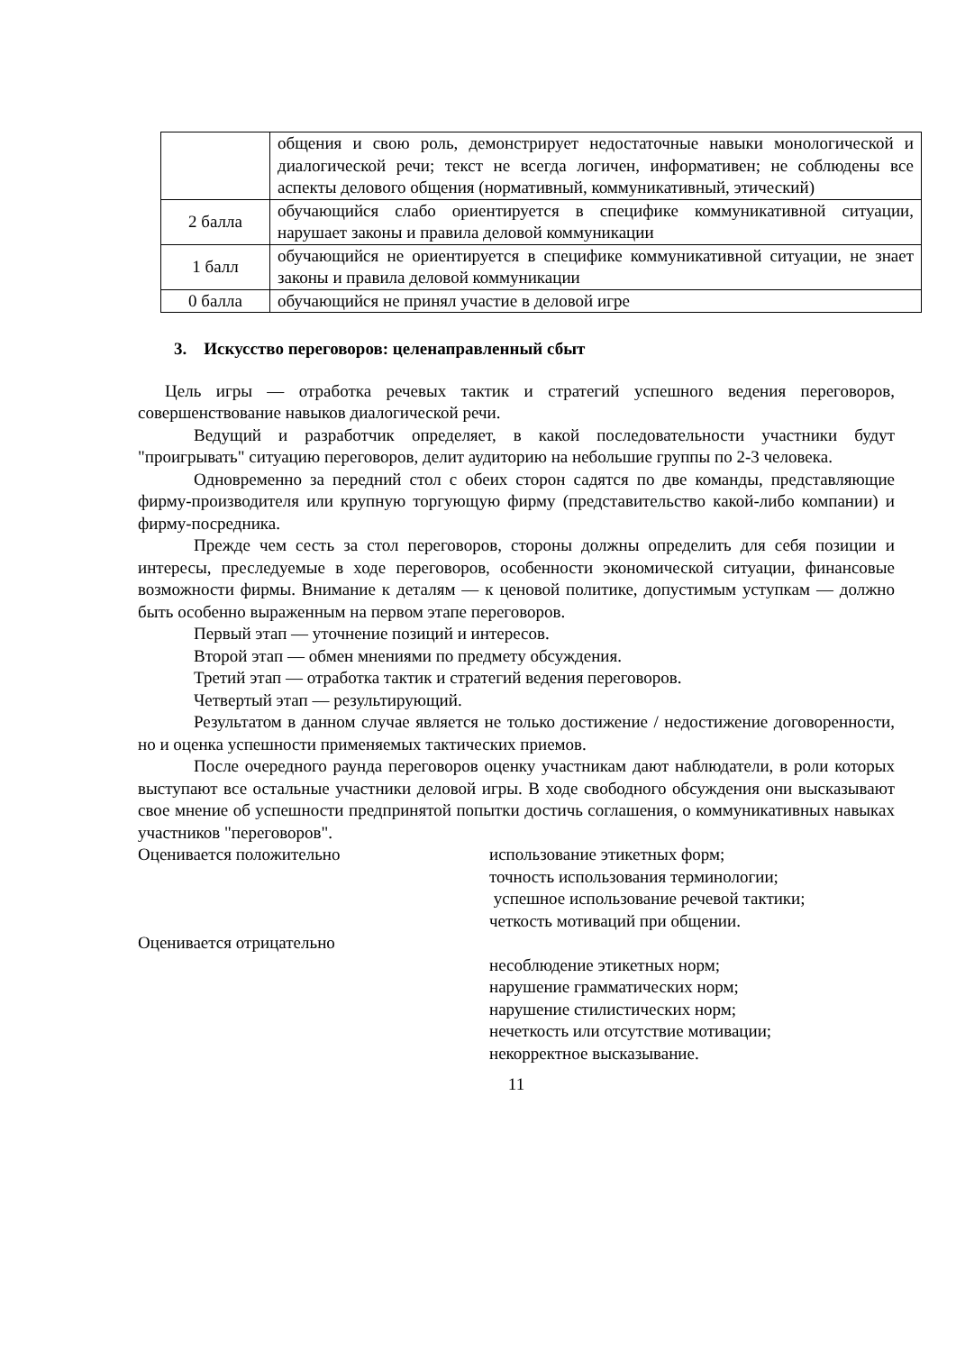| | общения и свою роль, демонстрирует недостаточные навыки монологической и диалогической речи; текст не всегда логичен, информативен; не соблюдены все аспекты делового общения (нормативный, коммуникативный, этический) |
| 2 балла | обучающийся слабо ориентируется в специфике коммуникативной ситуации, нарушает законы и правила деловой коммуникации |
| 1 балл | обучающийся не ориентируется в специфике коммуникативной ситуации, не знает законы и правила деловой коммуникации |
| 0 балла | обучающийся не принял участие в деловой игре |
3. Искусство переговоров: целенаправленный сбыт
Цель игры — отработка речевых тактик и стратегий успешного ведения переговоров, совершенствование навыков диалогической речи.
Ведущий и разработчик определяет, в какой последовательности участники будут "проигрывать" ситуацию переговоров, делит аудиторию на небольшие группы по 2-3 человека.
Одновременно за передний стол с обеих сторон садятся по две команды, представляющие фирму-производителя или крупную торгующую фирму (представительство какой-либо компании) и фирму-посредника.
Прежде чем сесть за стол переговоров, стороны должны определить для себя позиции и интересы, преследуемые в ходе переговоров, особенности экономической ситуации, финансовые возможности фирмы. Внимание к деталям — к ценовой политике, допустимым уступкам — должно быть особенно выраженным на первом этапе переговоров.
Первый этап — уточнение позиций и интересов.
Второй этап — обмен мнениями по предмету обсуждения.
Третий этап — отработка тактик и стратегий ведения переговоров.
Четвертый этап — результирующий.
Результатом в данном случае является не только достижение / недостижение договоренности, но и оценка успешности применяемых тактических приемов.
После очередного раунда переговоров оценку участникам дают наблюдатели, в роли которых выступают все остальные участники деловой игры. В ходе свободного обсуждения они высказывают свое мнение об успешности предпринятой попытки достичь соглашения, о коммуникативных навыках участников "переговоров".
Оценивается положительно использование этикетных форм;
точность использования терминологии;
успешное использование речевой тактики;
четкость мотиваций при общении.
Оценивается отрицательно
несоблюдение этикетных норм;
нарушение грамматических норм;
нарушение стилистических норм;
нечеткость или отсутствие мотивации;
некорректное высказывание.
11